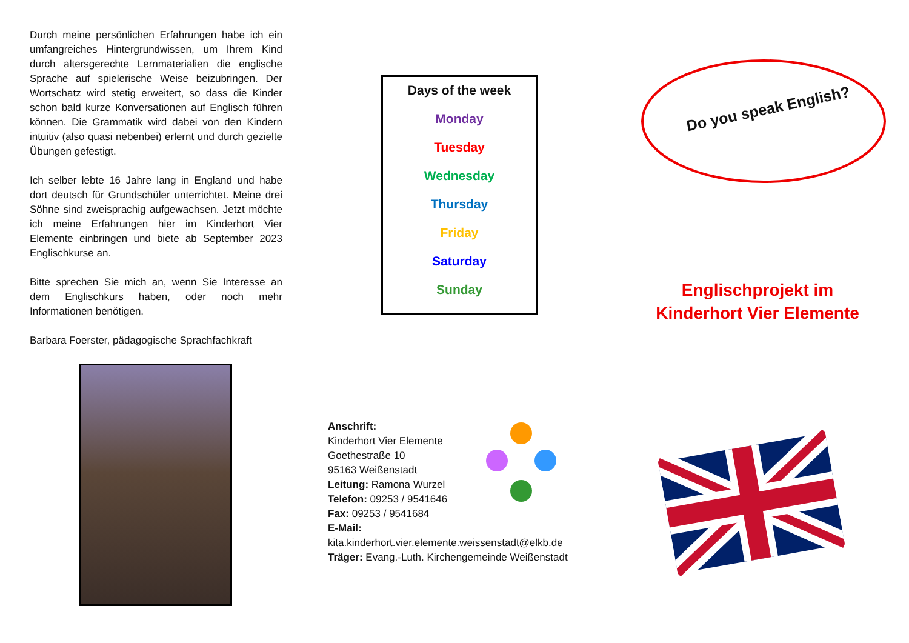Durch meine persönlichen Erfahrungen habe ich ein umfangreiches Hintergrundwissen, um Ihrem Kind durch altersgerechte Lernmaterialien die englische Sprache auf spielerische Weise beizubringen. Der Wortschatz wird stetig erweitert, so dass die Kinder schon bald kurze Konversationen auf Englisch führen können. Die Grammatik wird dabei von den Kindern intuitiv (also quasi nebenbei) erlernt und durch gezielte Übungen gefestigt.
Ich selber lebte 16 Jahre lang in England und habe dort deutsch für Grundschüler unterrichtet. Meine drei Söhne sind zweisprachig aufgewachsen. Jetzt möchte ich meine Erfahrungen hier im Kinderhort Vier Elemente einbringen und biete ab September 2023 Englischkurse an.
Bitte sprechen Sie mich an, wenn Sie Interesse an dem Englischkurs haben, oder noch mehr Informationen benötigen.
Barbara Foerster, pädagogische Sprachfachkraft
Days of the week
Monday
Tuesday
Wednesday
Thursday
Friday
Saturday
Sunday
Anschrift:
Kinderhort Vier Elemente
Goethestraße 10
95163 Weißenstadt
Leitung: Ramona Wurzel
Telefon: 09253 / 9541646
Fax: 09253 / 9541684
E-Mail:
kita.kinderhort.vier.elemente.weissenstadt@elkb.de
Träger: Evang.-Luth. Kirchengemeinde Weißenstadt
Do you speak English?
Englischprojekt im
Kinderhort Vier Elemente